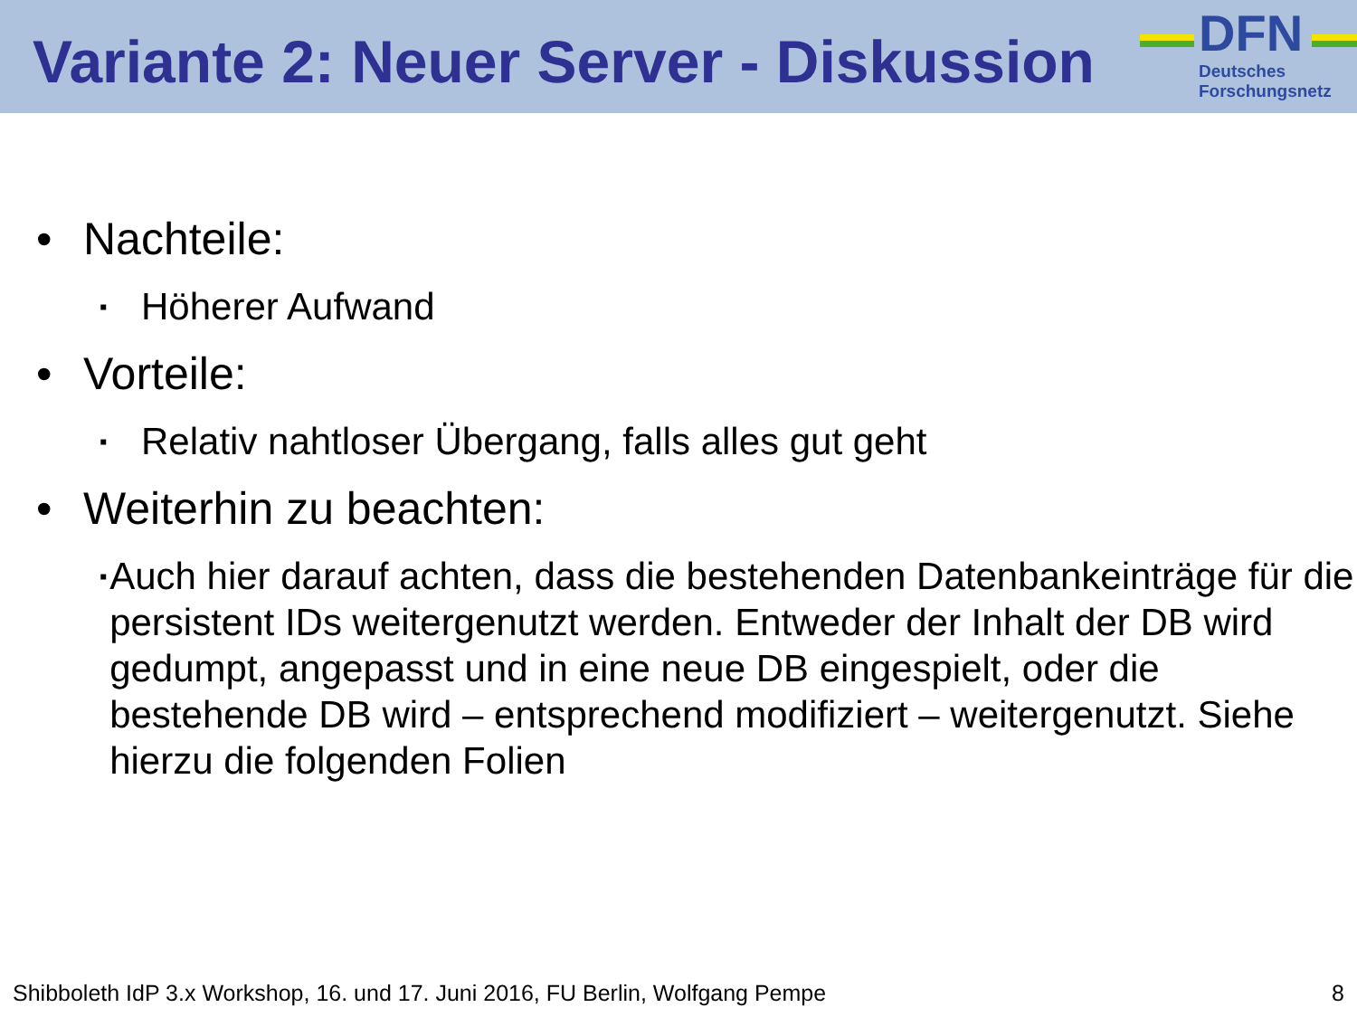Variante 2: Neuer Server - Diskussion
DFN
Deutsches
Forschungsnetz
• Nachteile:
▪ Höherer Aufwand
• Vorteile:
▪ Relativ nahtloser Übergang, falls alles gut geht
• Weiterhin zu beachten:
▪ Auch hier darauf achten, dass die bestehenden Datenbankeinträge für die persistent IDs weitergenutzt werden. Entweder der Inhalt der DB wird gedumpt, angepasst und in eine neue DB eingespielt, oder die bestehende DB wird – entsprechend modifiziert – weitergenutzt. Siehe hierzu die folgenden Folien
Shibboleth IdP 3.x Workshop, 16. und 17. Juni 2016, FU Berlin, Wolfgang Pempe 8